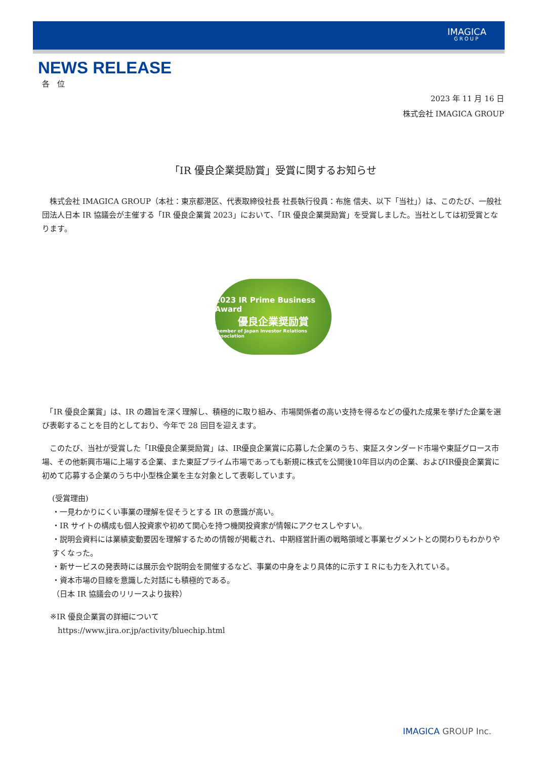IMAGICA
GROUP
NEWS RELEASE
各　位
2023 年 11 月 16 日
株式会社 IMAGICA GROUP
「IR 優良企業奨励賞」受賞に関するお知らせ
　株式会社 IMAGICA GROUP（本社：東京都港区、代表取締役社長 社長執行役員：布施 信夫、以下「当社」）は、このたび、一般社団法人日本 IR 協議会が主催する「IR 優良企業賞 2023」において、「IR 優良企業奨励賞」を受賞しました。当社としては初受賞となります。
2023 IR Prime Business Award
優良企業奨励賞
member of Japan Investor Relations Association
　「IR 優良企業賞」は、IR の趣旨を深く理解し、積極的に取り組み、市場関係者の高い支持を得るなどの優れた成果を挙げた企業を選び表彰することを目的としており、今年で 28 回目を迎えます。
　このたび、当社が受賞した「IR優良企業奨励賞」は、IR優良企業賞に応募した企業のうち、東証スタンダード市場や東証グロース市場、その他新興市場に上場する企業、また東証プライム市場であっても新規に株式を公開後10年目以内の企業、およびIR優良企業賞に初めて応募する企業のうち中小型株企業を主な対象として表彰しています。
(受賞理由)
・一見わかりにくい事業の理解を促そうとする IR の意識が高い。
・IR サイトの構成も個人投資家や初めて関心を持つ機関投資家が情報にアクセスしやすい。
・説明会資料には業績変動要因を理解するための情報が掲載され、中期経営計画の戦略領域と事業セグメントとの関わりもわかりやすくなった。
・新サービスの発表時には展示会や説明会を開催するなど、事業の中身をより具体的に示すＩＲにも力を入れている。
・資本市場の目線を意識した対話にも積極的である。
（日本 IR 協議会のリリースより抜粋）
※IR 優良企業賞の詳細について
　https://www.jira.or.jp/activity/bluechip.html
IMAGICA GROUP Inc.